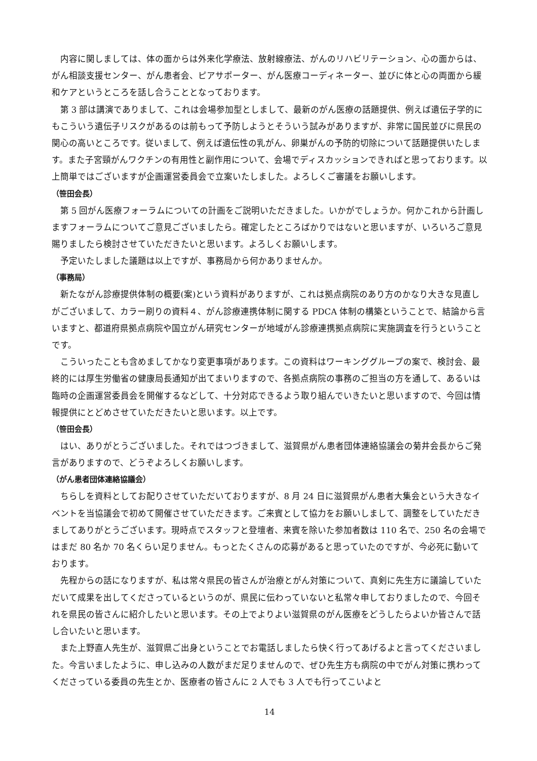内容に関しましては、体の面からは外来化学療法、放射線療法、がんのリハビリテーション、心の面からは、がん相談支援センター、がん患者会、ピアサポーター、がん医療コーディネーター、並びに体と心の両面から緩和ケアというところを話し合うこととなっております。
第 3 部は講演でありまして、これは会場参加型としまして、最新のがん医療の話題提供、例えば遺伝子学的にもこういう遺伝子リスクがあるのは前もって予防しようとそういう試みがありますが、非常に国民並びに県民の関心の高いところです。従いまして、例えば遺伝性の乳がん、卵巣がんの予防的切除について話題提供いたします。また子宮頸がんワクチンの有用性と副作用について、会場でディスカッションできればと思っております。以上簡単ではございますが企画運営委員会で立案いたしました。よろしくご審議をお願いします。
（笹田会長）
第 5 回がん医療フォーラムについての計画をご説明いただきました。いかがでしょうか。何かこれから計画しますフォーラムについてご意見ございましたら。確定したところばかりではないと思いますが、いろいろご意見賜りましたら検討させていただきたいと思います。よろしくお願いします。
予定いたしました議題は以上ですが、事務局から何かありませんか。
（事務局）
新たながん診療提供体制の概要(案)という資料がありますが、これは拠点病院のあり方のかなり大きな見直しがございまして、カラー刷りの資料４、がん診療連携体制に関する PDCA 体制の構築ということで、結論から言いますと、都道府県拠点病院や国立がん研究センターが地域がん診療連携拠点病院に実施調査を行うということです。
こういったことも含めましてかなり変更事項があります。この資料はワーキンググループの案で、検討会、最終的には厚生労働省の健康局長通知が出てまいりますので、各拠点病院の事務のご担当の方を通して、あるいは臨時の企画運営委員会を開催するなどして、十分対応できるよう取り組んでいきたいと思いますので、今回は情報提供にとどめさせていただきたいと思います。以上です。
（笹田会長）
はい、ありがとうございました。それではつづきまして、滋賀県がん患者団体連絡協議会の菊井会長からご発言がありますので、どうぞよろしくお願いします。
（がん患者団体連絡協議会）
ちらしを資料としてお配りさせていただいておりますが、8 月 24 日に滋賀県がん患者大集会という大きなイベントを当協議会で初めて開催させていただきます。ご来賓として協力をお願いしまして、調整をしていただきましてありがとうございます。現時点でスタッフと登壇者、来賓を除いた参加者数は 110 名で、250 名の会場ではまだ 80 名か 70 名くらい足りません。もっとたくさんの応募があると思っていたのですが、今必死に動いております。
先程からの話になりますが、私は常々県民の皆さんが治療とがん対策について、真剣に先生方に議論していただいて成果を出してくださっているというのが、県民に伝わっていないと私常々申しておりましたので、今回それを県民の皆さんに紹介したいと思います。その上でよりよい滋賀県のがん医療をどうしたらよいか皆さんで話し合いたいと思います。
また上野直人先生が、滋賀県ご出身ということでお電話しましたら快く行ってあげるよと言ってくださいました。今言いましたように、申し込みの人数がまだ足りませんので、ぜひ先生方も病院の中でがん対策に携わってくださっている委員の先生とか、医療者の皆さんに 2 人でも 3 人でも行ってこいよと
14